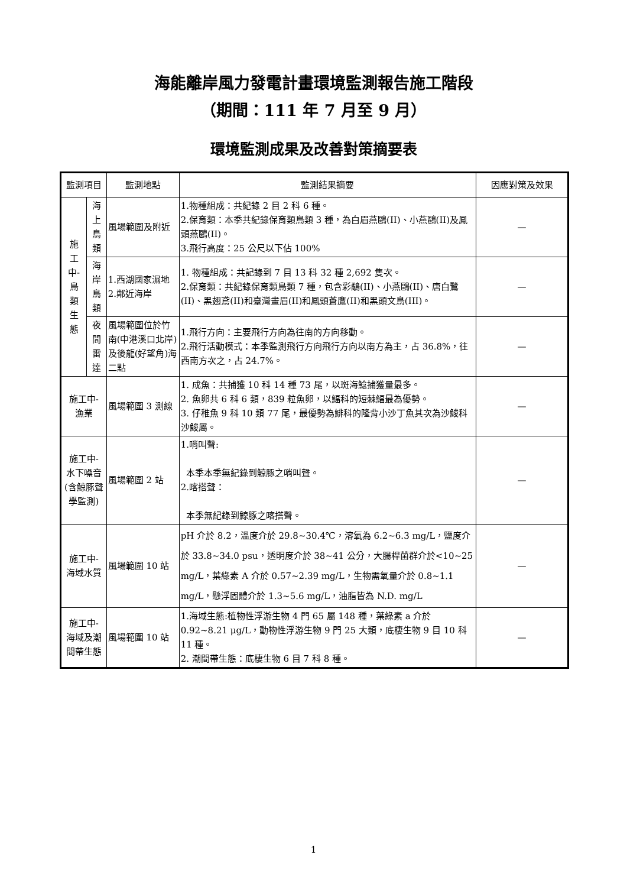海能離岸風力發電計畫環境監測報告施工階段
（期間：111 年 7 月至 9 月）
環境監測成果及改善對策摘要表
| 監測項目 | | 監測地點 | 監測結果摘要 | 因應對策及效果 |
| --- | --- | --- | --- | --- |
| 施 工 中- 鳥 類 生 態 | 海上 鳥類 | 風場範圍及附近 | 1.物種組成：共紀錄 2 目 2 科 6 種。 2.保育類：本季共紀錄保育類鳥類 3 種，為白眉燕鷗(II)、小燕鷗(II)及鳳頭燕鷗(II)。 3.飛行高度：25 公尺以下佔 100% | — |
| | 海岸 鳥類 | 1.西湖國家濕地 2.鄰近海岸 | 1. 物種組成：共記錄到 7 目 13 科 32 種 2,692 隻次。 2.保育類：共紀錄保育類鳥類 7 種，包含彩鷸(II)、小燕鷗(II)、唐白鷺(II)、黑翅鳶(II)和臺灣畫眉(II)和鳳頭蒼鷹(II)和黑頭文鳥(III)。 | — |
| | 夜間 雷達 | 風場範圍位於竹南(中港溪口北岸)及後龍(好望角)海二點 | 1.飛行方向：主要飛行方向為往南的方向移動。 2.飛行活動模式：本季監測飛行方向飛行方向以南方為主，占 36.8%，往西南方次之，占 24.7%。 | — |
| 施工中- 漁業 | | 風場範圍 3 測線 | 1. 成魚：共捕獲 10 科 14 種 73 尾，以斑海鯰捕獲量最多。 2. 魚卵共 6 科 6 類，839 粒魚卵，以鰏科的短棘鰏最為優勢。 3. 仔稚魚 9 科 10 類 77 尾，最優勢為鯡科的隆背小沙丁魚其次為沙鮻科沙鮻屬。 | — |
| 施工中- 水下噪音 (含鯨豚聲學監測) | | 風場範圍 2 站 | 1.哨叫聲: 本季本季無紀錄到鯨豚之哨叫聲。 2.喀搭聲： 本季無紀錄到鯨豚之喀搭聲。 | — |
| 施工中- 海域水質 | | 風場範圍 10 站 | pH 介於 8.2，溫度介於 29.8~30.4℃，溶氧為 6.2~6.3 mg/L，鹽度介於 33.8~34.0 psu，透明度介於 38~41 公分，大腸桿菌群介於<10~25 mg/L，葉綠素 A 介於 0.57~2.39 mg/L，生物需氧量介於 0.8~1.1 mg/L，懸浮固體介於 1.3~5.6 mg/L，油脂皆為 N.D. mg/L | — |
| 施工中- 海域及潮間帶生態 | | 風場範圍 10 站 | 1.海域生態:植物性浮游生物 4 門 65 屬 148 種，葉綠素 a 介於 0.92~8.21 μg/L，動物性浮游生物 9 門 25 大類，底棲生物 9 目 10 科 11 種。 2. 潮間帶生態：底棲生物 6 目 7 科 8 種。 | — |
1